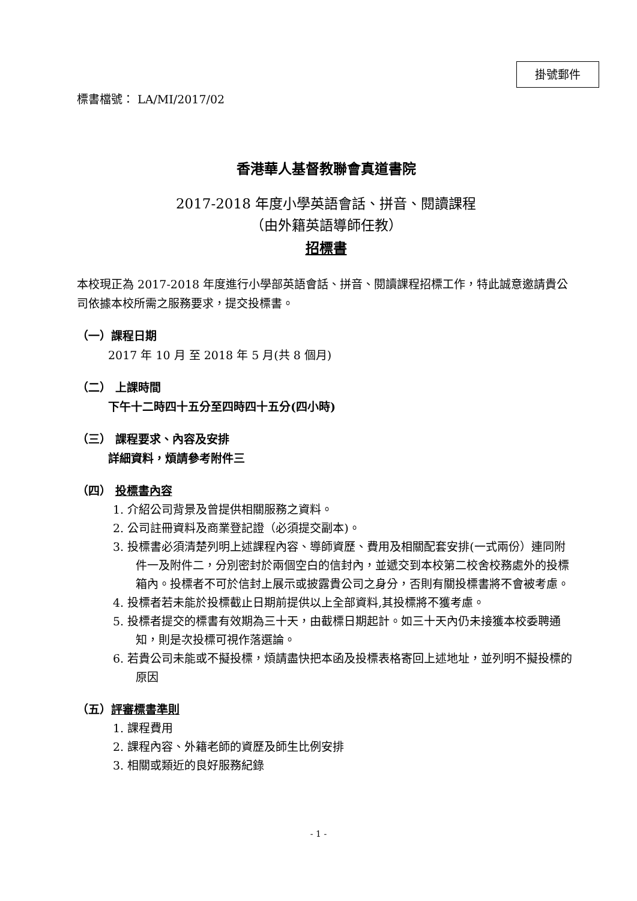掛號郵件
標書檔號： LA/MI/2017/02
香港華人基督教聯會真道書院
2017-2018 年度小學英語會話、拼音、閱讀課程
（由外籍英語導師任教）
招標書
本校現正為 2017-2018 年度進行小學部英語會話、拼音、閱讀課程招標工作，特此誠意邀請貴公司依據本校所需之服務要求，提交投標書。
（一）課程日期
2017 年 10 月 至 2018 年 5 月(共 8 個月)
（二） 上課時間
下午十二時四十五分至四時四十五分(四小時)
（三） 課程要求、內容及安排
詳細資料，煩請參考附件三
（四） 投標書內容
1. 介紹公司背景及曾提供相關服務之資料。
2. 公司註冊資料及商業登記證（必須提交副本)。
3. 投標書必須清楚列明上述課程內容、導師資歷、費用及相關配套安排(一式兩份）連同附件一及附件二，分別密封於兩個空白的信封內，並遞交到本校第二校舍校務處外的投標箱內。投標者不可於信封上展示或披露貴公司之身分，否則有關投標書將不會被考慮。
4. 投標者若未能於投標截止日期前提供以上全部資料,其投標將不獲考慮。
5. 投標者提交的標書有效期為三十天，由截標日期起計。如三十天內仍未接獲本校委聘通知，則是次投標可視作落選論。
6. 若貴公司未能或不擬投標，煩請盡快把本函及投標表格寄回上述地址，並列明不擬投標的原因
（五）評審標書準則
1. 課程費用
2. 課程內容、外籍老師的資歷及師生比例安排
3. 相關或類近的良好服務紀錄
- 1 -